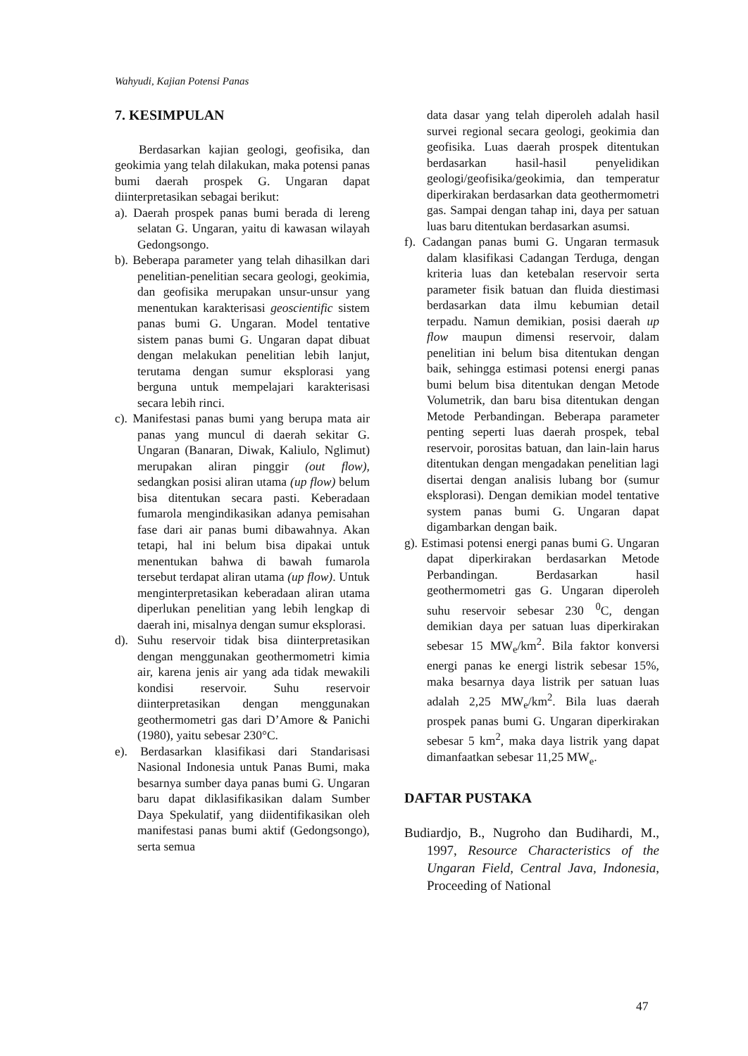Wahyudi, Kajian Potensi Panas
7. KESIMPULAN
Berdasarkan kajian geologi, geofisika, dan geokimia yang telah dilakukan, maka potensi panas bumi daerah prospek G. Ungaran dapat diinterpretasikan sebagai berikut:
a). Daerah prospek panas bumi berada di lereng selatan G. Ungaran, yaitu di kawasan wilayah Gedongsongo.
b). Beberapa parameter yang telah dihasilkan dari penelitian-penelitian secara geologi, geokimia, dan geofisika merupakan unsur-unsur yang menentukan karakterisasi geoscientific sistem panas bumi G. Ungaran. Model tentative sistem panas bumi G. Ungaran dapat dibuat dengan melakukan penelitian lebih lanjut, terutama dengan sumur eksplorasi yang berguna untuk mempelajari karakterisasi secara lebih rinci.
c). Manifestasi panas bumi yang berupa mata air panas yang muncul di daerah sekitar G. Ungaran (Banaran, Diwak, Kaliulo, Nglimut) merupakan aliran pinggir (out flow), sedangkan posisi aliran utama (up flow) belum bisa ditentukan secara pasti. Keberadaan fumarola mengindikasikan adanya pemisahan fase dari air panas bumi dibawahnya. Akan tetapi, hal ini belum bisa dipakai untuk menentukan bahwa di bawah fumarola tersebut terdapat aliran utama (up flow). Untuk menginterpretasikan keberadaan aliran utama diperlukan penelitian yang lebih lengkap di daerah ini, misalnya dengan sumur eksplorasi.
d). Suhu reservoir tidak bisa diinterpretasikan dengan menggunakan geothermometri kimia air, karena jenis air yang ada tidak mewakili kondisi reservoir. Suhu reservoir diinterpretasikan dengan menggunakan geothermometri gas dari D’Amore & Panichi (1980), yaitu sebesar 230°C.
e). Berdasarkan klasifikasi dari Standarisasi Nasional Indonesia untuk Panas Bumi, maka besarnya sumber daya panas bumi G. Ungaran baru dapat diklasifikasikan dalam Sumber Daya Spekulatif, yang diidentifikasikan oleh manifestasi panas bumi aktif (Gedongsongo), serta semua
data dasar yang telah diperoleh adalah hasil survei regional secara geologi, geokimia dan geofisika. Luas daerah prospek ditentukan berdasarkan hasil-hasil penyelidikan geologi/geofisika/geokimia, dan temperatur diperkirakan berdasarkan data geothermometri gas. Sampai dengan tahap ini, daya per satuan luas baru ditentukan berdasarkan asumsi.
f). Cadangan panas bumi G. Ungaran termasuk dalam klasifikasi Cadangan Terduga, dengan kriteria luas dan ketebalan reservoir serta parameter fisik batuan dan fluida diestimasi berdasarkan data ilmu kebumian detail terpadu. Namun demikian, posisi daerah up flow maupun dimensi reservoir, dalam penelitian ini belum bisa ditentukan dengan baik, sehingga estimasi potensi energi panas bumi belum bisa ditentukan dengan Metode Volumetrik, dan baru bisa ditentukan dengan Metode Perbandingan. Beberapa parameter penting seperti luas daerah prospek, tebal reservoir, porositas batuan, dan lain-lain harus ditentukan dengan mengadakan penelitian lagi disertai dengan analisis lubang bor (sumur eksplorasi). Dengan demikian model tentative system panas bumi G. Ungaran dapat digambarkan dengan baik.
g). Estimasi potensi energi panas bumi G. Ungaran dapat diperkirakan berdasarkan Metode Perbandingan. Berdasarkan hasil geothermometri gas G. Ungaran diperoleh suhu reservoir sebesar 230 <sup>0</sup>C, dengan demikian daya per satuan luas diperkirakan sebesar 15 MW<sub>e</sub>/km<sup>2</sup>. Bila faktor konversi energi panas ke energi listrik sebesar 15%, maka besarnya daya listrik per satuan luas adalah 2,25 MW<sub>e</sub>/km<sup>2</sup>. Bila luas daerah prospek panas bumi G. Ungaran diperkirakan sebesar 5 km<sup>2</sup>, maka daya listrik yang dapat dimanfaatkan sebesar 11,25 MW<sub>e</sub>.
DAFTAR PUSTAKA
Budiardjo, B., Nugroho dan Budihardi, M., 1997, Resource Characteristics of the Ungaran Field, Central Java, Indonesia, Proceeding of National
47